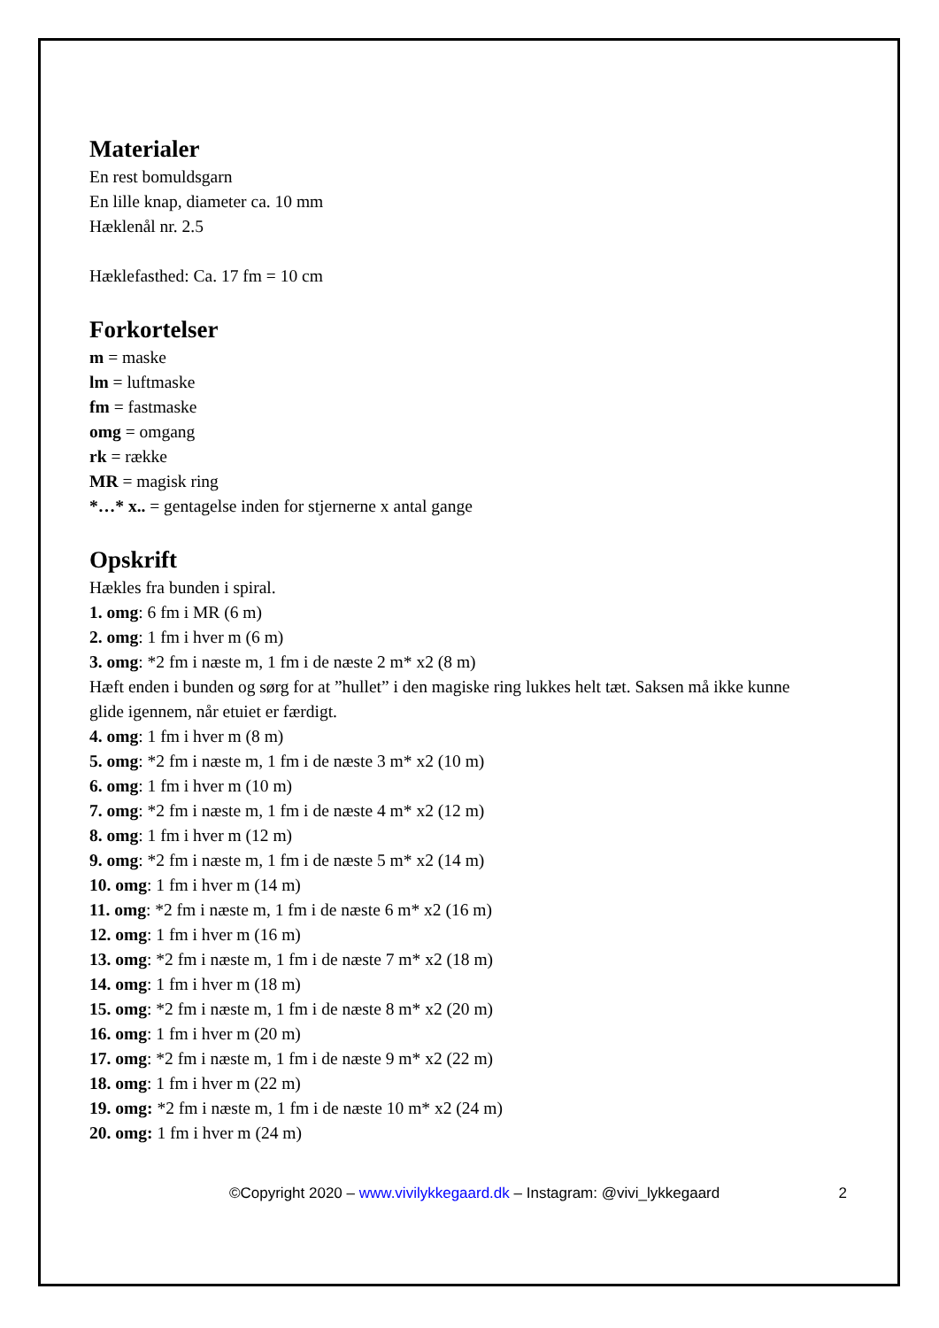Materialer
En rest bomuldsgarn
En lille knap, diameter ca. 10 mm
Hæklenål nr. 2.5
Hæklefasthed: Ca. 17 fm = 10 cm
Forkortelser
m = maske
lm = luftmaske
fm = fastmaske
omg = omgang
rk = række
MR = magisk ring
*…* x.. = gentagelse inden for stjernerne x antal gange
Opskrift
Hækles fra bunden i spiral.
1. omg: 6 fm i MR (6 m)
2. omg: 1 fm i hver m (6 m)
3. omg: *2 fm i næste m, 1 fm i de næste 2 m* x2 (8 m)
Hæft enden i bunden og sørg for at ”hullet” i den magiske ring lukkes helt tæt. Saksen må ikke kunne glide igennem, når etuiet er færdigt.
4. omg: 1 fm i hver m (8 m)
5. omg: *2 fm i næste m, 1 fm i de næste 3 m* x2 (10 m)
6. omg: 1 fm i hver m (10 m)
7. omg: *2 fm i næste m, 1 fm i de næste 4 m* x2 (12 m)
8. omg: 1 fm i hver m (12 m)
9. omg: *2 fm i næste m, 1 fm i de næste 5 m* x2 (14 m)
10. omg: 1 fm i hver m (14 m)
11. omg: *2 fm i næste m, 1 fm i de næste 6 m* x2 (16 m)
12. omg: 1 fm i hver m (16 m)
13. omg: *2 fm i næste m, 1 fm i de næste 7 m* x2 (18 m)
14. omg: 1 fm i hver m (18 m)
15. omg: *2 fm i næste m, 1 fm i de næste 8 m* x2 (20 m)
16. omg: 1 fm i hver m (20 m)
17. omg: *2 fm i næste m, 1 fm i de næste 9 m* x2 (22 m)
18. omg: 1 fm i hver m (22 m)
19. omg: *2 fm i næste m, 1 fm i de næste 10 m* x2 (24 m)
20. omg: 1 fm i hver m (24 m)
©Copyright 2020 – www.vivilykkegaard.dk – Instagram: @vivi_lykkegaard 2